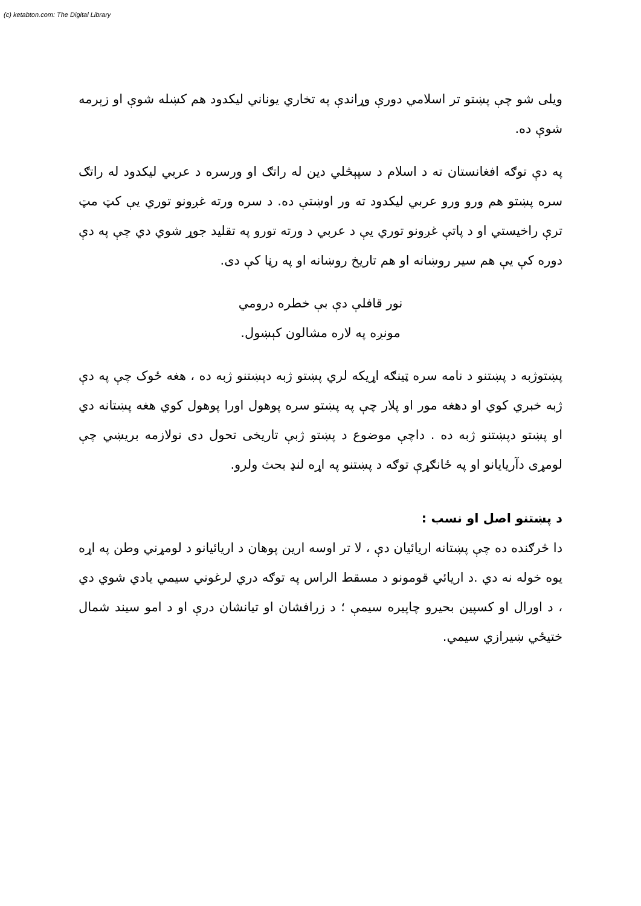(c) ketabton.com: The Digital Library
ويلی شو چې پښتو تر اسلامي دورې وړاندې په تخاري يوناني ليکدود هم کښله شوې او زېرمه شوې ده.
په دې توګه افغانستان ته د اسلام د سپېڅلي دين له راتګ او ورسره د عربي ليکدود له راتګ سره پښتو هم ورو ورو عربي ليکدود ته ور اوښتې ده. د سره ورته غږونو توري يې کټ مټ ترې راخيستي او د پاتې غږونو توري يې د عربي د ورته تورو په تقليد جوړ شوي دي چې په دې دوره کې يې هم سير روښانه او هم تاريخ روښانه او په رڼا کې دی.
نور قافلې دې بې خطره درومي
مونږه په لاره مشالون کېښول.
پښتوژبه د پښتنو د نامه سره ټينګه اړيکه لري پښتو ژبه دپښتنو ژبه ده ، هغه ځوک چې په دې ژبه خبري کوي او دهغه مور او پلار چې په پښتو سره پوهول اورا پوهول کوي هغه پښتانه دي او پښتو دپښتنو ژبه ده . داچې موضوع د پښتو ژبې تاريخی تحول دی نولازمه بريښي چې لومړی دآريايانو او په ځانګړې توګه د پښتنو په اړه لنډ بحث ولرو.
د پښتنو اصل او نسب :
دا څرګنده ده چې پښتانه اريائيان دې ، لا تر اوسه ارين پوهان د اريائيانو د لومړني وطن په اړه يوه خوله نه دي .د اريائي قومونو د مسقط الراس په توګه دري لرغوني سيمي يادي شوي دي ، د اورال او کسپين بحيرو چاپيره سيمې ؛ د زرافشان او تيانشان درې او د امو سيند شمال ختيځي ښيرازي سيمي.